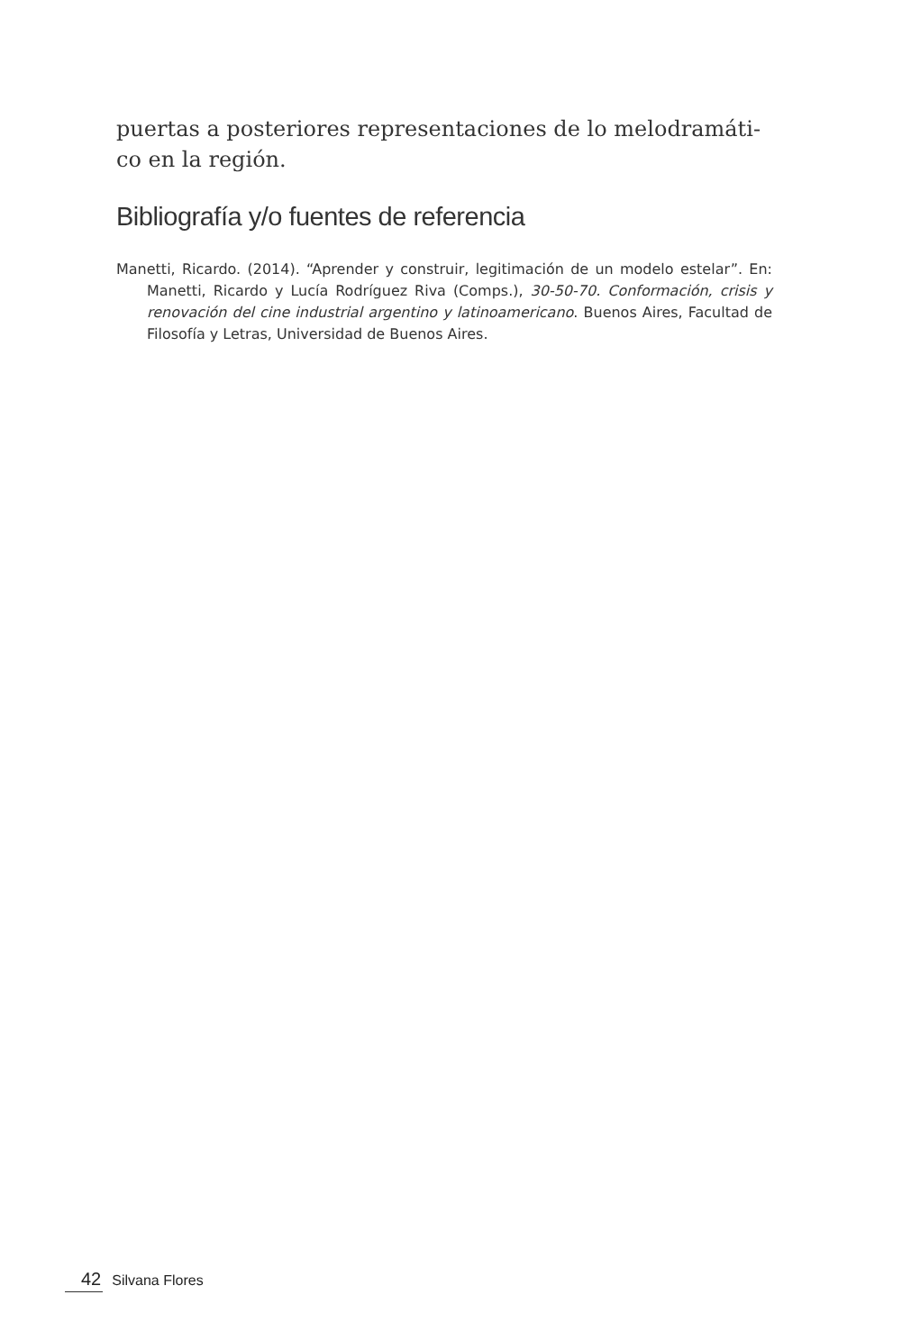puertas a posteriores representaciones de lo melodramáti-co en la región.
Bibliografía y/o fuentes de referencia
Manetti, Ricardo. (2014). “Aprender y construir, legitimación de un modelo estelar”. En: Manetti, Ricardo y Lucía Rodríguez Riva (Comps.), 30-50-70. Conformación, crisis y renovación del cine industrial argentino y latinoamericano. Buenos Aires, Facultad de Filosofía y Letras, Universidad de Buenos Aires.
42 Silvana Flores